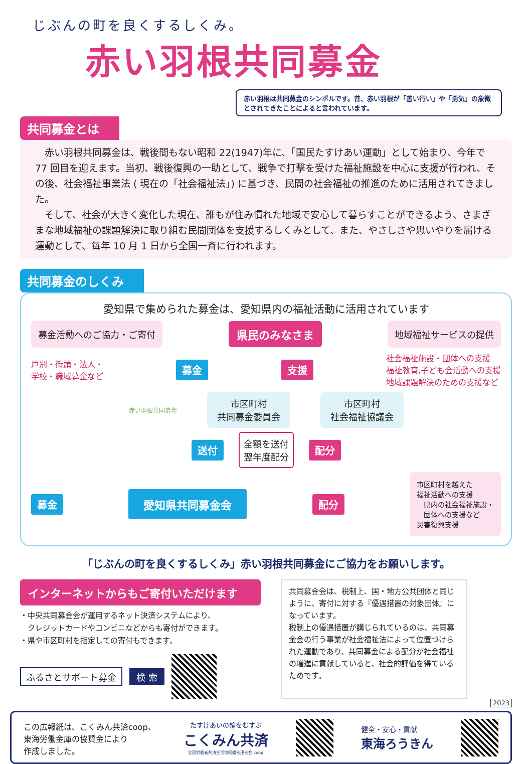じぶんの町を良くするしくみ。
赤い羽根共同募金
赤い羽根は共同募金のシンボルです。昔、赤い羽根が「善い行い」や「勇気」の象徴とされてきたことによると言われています。
共同募金とは
赤い羽根共同募金は、戦後間もない昭和 22(1947)年に、「国民たすけあい運動」として始まり、今年で 77 回目を迎えます。当初、戦後復興の一助として、戦争で打撃を受けた福祉施設を中心に支援が行われ、その後、社会福祉事業法 ( 現在の「社会福祉法」) に基づき、民間の社会福祉の推進のために活用されてきました。
そして、社会が大きく変化した現在、誰もが住み慣れた地域で安心して暮らすことができるよう、さまざまな地域福祉の課題解決に取り組む民間団体を支援するしくみとして、また、やさしさや思いやりを届ける運動として、毎年 10 月 1 日から全国一斉に行われます。
共同募金のしくみ
愛知県で集められた募金は、愛知県内の福祉活動に活用されています
募金活動へのご協力・ご寄付 県民のみなさま 地域福祉サービスの提供
戸別・街頭・法人・
学校・職域募金など 募金 支援 社会福祉施設・団体への支援
福祉教育,子ども会活動への支援
地域課題解決のための支援など
赤い羽根共同募金 市区町村
共同募金委員会 市区町村
社会福祉協議会
送付 全額を送付
翌年度配分 配分
募金 愛知県共同募金会 配分 市区町村を越えた
福祉活動への支援
　県内の社会福祉施設・
　団体への支援など
災害復興支援
「じぶんの町を良くするしくみ」赤い羽根共同募金にご協力をお願いします。
インターネットからもご寄付いただけます
・中央共同募金会が運用するネット決済システムにより、
　クレジットカードやコンビニなどからも寄付ができます。
・県や市区町村を指定しての寄付もできます。
ふるさとサポート募金 検 索
共同募金会は、税制上、国・地方公共団体と同じように、寄付に対する『優遇措置の対象団体』になっています。
税制上の優遇措置が講じられているのは、共同募金会の行う事業が社会福祉法によって位置づけられた運動であり、共同募金による配分が社会福祉の増進に貢献していると、社会的評価を得ているためです。
2023
この広報紙は、こくみん共済coop、
東海労働金庫の協賛金により
作成しました。
たすけあいの輪をむすぶ
こくみん共済
全国労働者共済生活協同組合連合会 coop
健全・安心・貢献
東海ろうきん